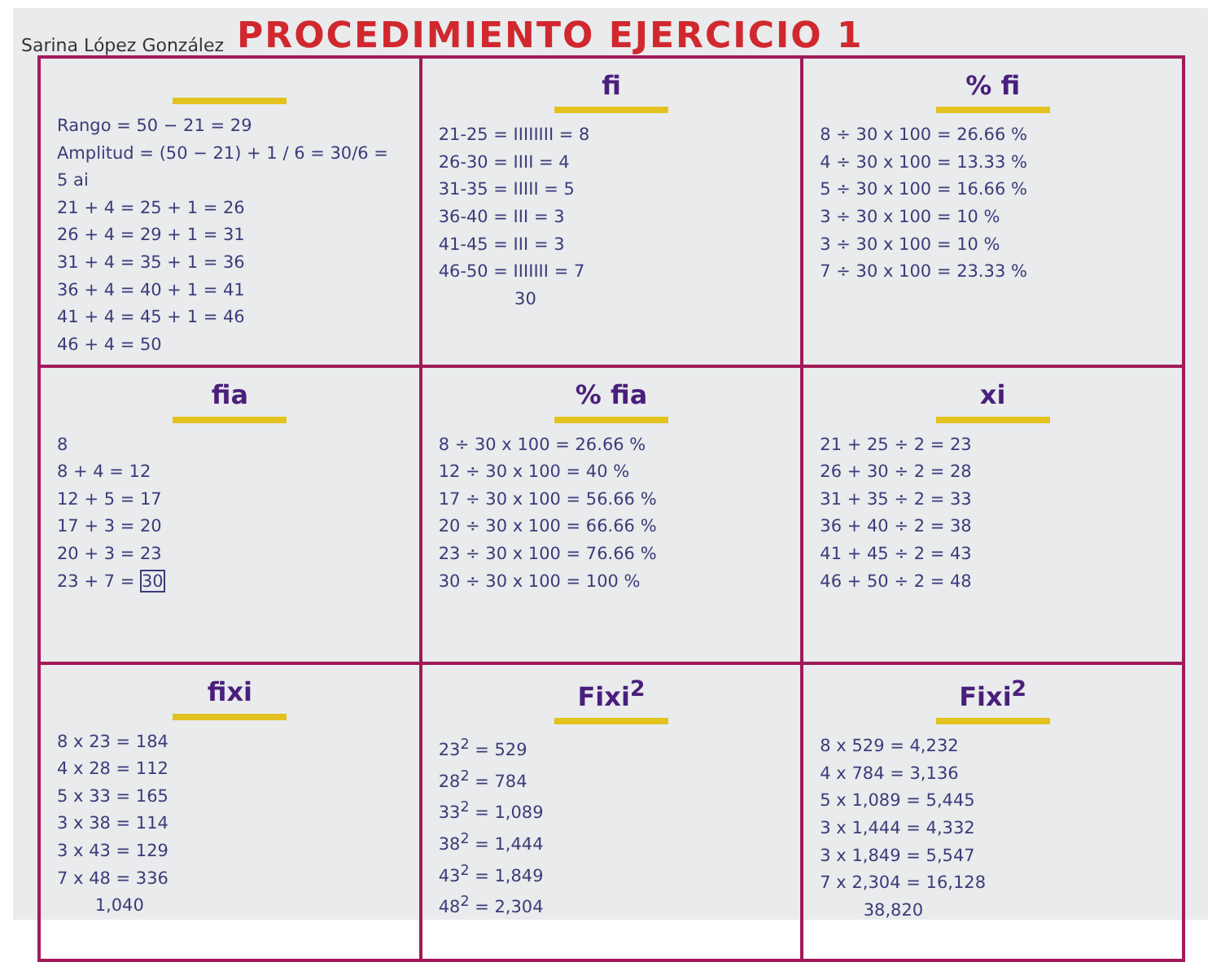Sarina López González PROCEDIMIENTO EJERCICIO 1
| Rango = 50 − 21 = 29 Amplitud = (50 − 21) + 1 / 6 = 30/6 = 5 ai 21 + 4 = 25 + 1 = 26 26 + 4 = 29 + 1 = 31 31 + 4 = 35 + 1 = 36 36 + 4 = 40 + 1 = 41 41 + 4 = 45 + 1 = 46 46 + 4 = 50 | fi 21-25 = IIIIIIII = 8 26-30 = IIII = 4 31-35 = IIIII = 5 36-40 = III = 3 41-45 = III = 3 46-50 = IIIIIII = 7 30 | % fi 8 ÷ 30 x 100 = 26.66 % 4 ÷ 30 x 100 = 13.33 % 5 ÷ 30 x 100 = 16.66 % 3 ÷ 30 x 100 = 10 % 3 ÷ 30 x 100 = 10 % 7 ÷ 30 x 100 = 23.33 % |
| fia 8 8 + 4 = 12 12 + 5 = 17 17 + 3 = 20 20 + 3 = 23 23 + 7 = 30 | % fia 8 ÷ 30 x 100 = 26.66 % 12 ÷ 30 x 100 = 40 % 17 ÷ 30 x 100 = 56.66 % 20 ÷ 30 x 100 = 66.66 % 23 ÷ 30 x 100 = 76.66 % 30 ÷ 30 x 100 = 100 % | xi 21 + 25 ÷ 2 = 23 26 + 30 ÷ 2 = 28 31 + 35 ÷ 2 = 33 36 + 40 ÷ 2 = 38 41 + 45 ÷ 2 = 43 46 + 50 ÷ 2 = 48 |
| fixi 8 x 23 = 184 4 x 28 = 112 5 x 33 = 165 3 x 38 = 114 3 x 43 = 129 7 x 48 = 336 1,040 | Fixi<sup>2</sup> 23<sup>2</sup> = 529 28<sup>2</sup> = 784 33<sup>2</sup> = 1,089 38<sup>2</sup> = 1,444 43<sup>2</sup> = 1,849 48<sup>2</sup> = 2,304 | Fixi<sup>2</sup> 8 x 529 = 4,232 4 x 784 = 3,136 5 x 1,089 = 5,445 3 x 1,444 = 4,332 3 x 1,849 = 5,547 7 x 2,304 = 16,128 38,820 |